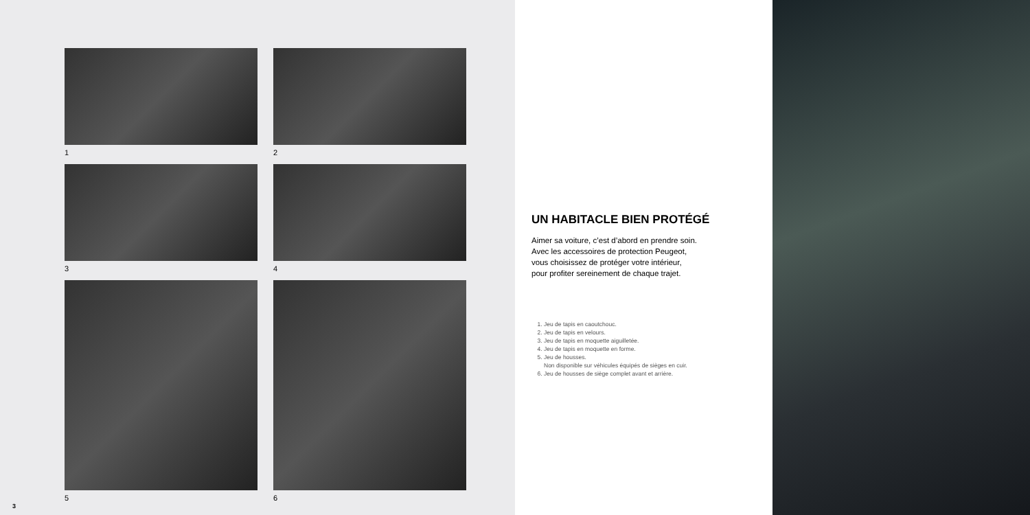1
2
3
4
5
6
3
UN HABITACLE BIEN PROTÉGÉ
Aimer sa voiture, c’est d’abord en prendre soin.
Avec les accessoires de protection Peugeot,
vous choisissez de protéger votre intérieur,
pour profiter sereinement de chaque trajet.
1. Jeu de tapis en caoutchouc.
2. Jeu de tapis en velours.
3. Jeu de tapis en moquette aiguilletée.
4. Jeu de tapis en moquette en forme.
5. Jeu de housses.
Non disponible sur véhicules équipés de sièges en cuir.
6. Jeu de housses de siège complet avant et arrière.